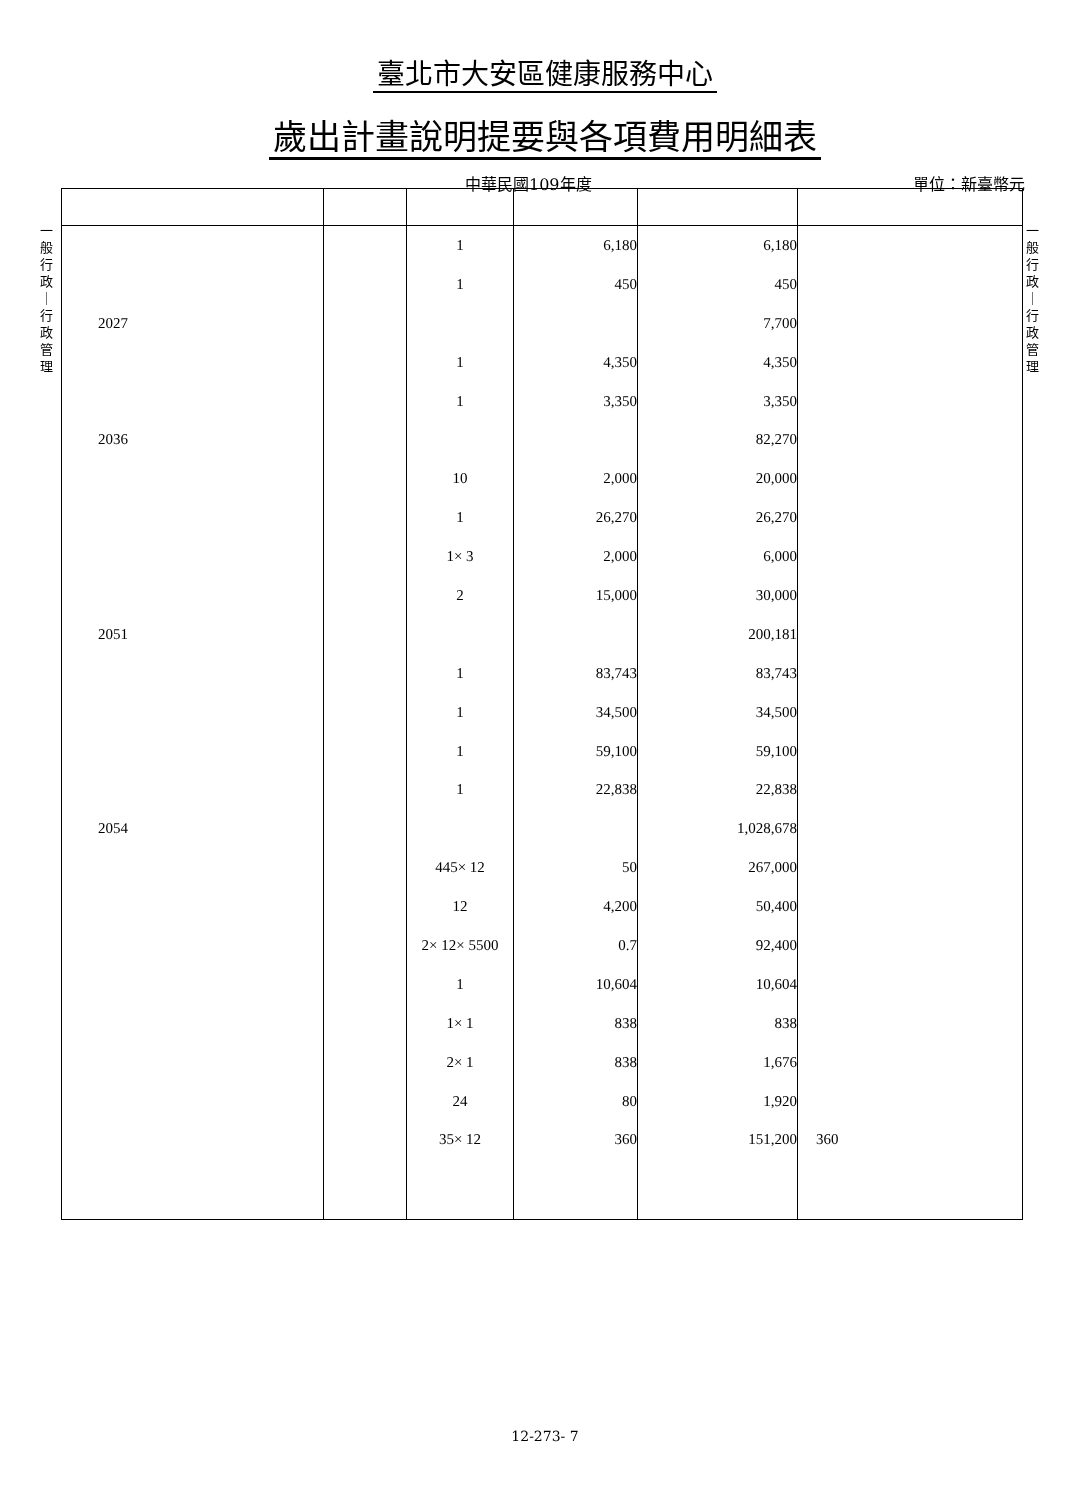臺北市大安區健康服務中心
歲出計畫說明提要與各項費用明細表
中華民國109年度 單位：新臺幣元
一
般
行
政
｜
行
政
管
理
一
般
行
政
｜
行
政
管
理
| | | 1 | 6,180 | 6,180 | |
| | | 1 | 450 | 450 | |
| 2027 | | | | 7,700 | |
| | | 1 | 4,350 | 4,350 | |
| | | 1 | 3,350 | 3,350 | |
| 2036 | | | | 82,270 | |
| | | 10 | 2,000 | 20,000 | |
| | | 1 | 26,270 | 26,270 | |
| | | 1× 3 | 2,000 | 6,000 | |
| | | 2 | 15,000 | 30,000 | |
| 2051 | | | | 200,181 | |
| | | 1 | 83,743 | 83,743 | |
| | | 1 | 34,500 | 34,500 | |
| | | 1 | 59,100 | 59,100 | |
| | | 1 | 22,838 | 22,838 | |
| 2054 | | | | 1,028,678 | |
| | | 445× 12 | 50 | 267,000 | |
| | | 12 | 4,200 | 50,400 | |
| | | 2× 12× 5500 | 0.7 | 92,400 | |
| | | 1 | 10,604 | 10,604 | |
| | | 1× 1 | 838 | 838 | |
| | | 2× 1 | 838 | 1,676 | |
| | | 24 | 80 | 1,920 | |
| | | 35× 12 | 360 | 151,200 | 360 |
12-273- 7